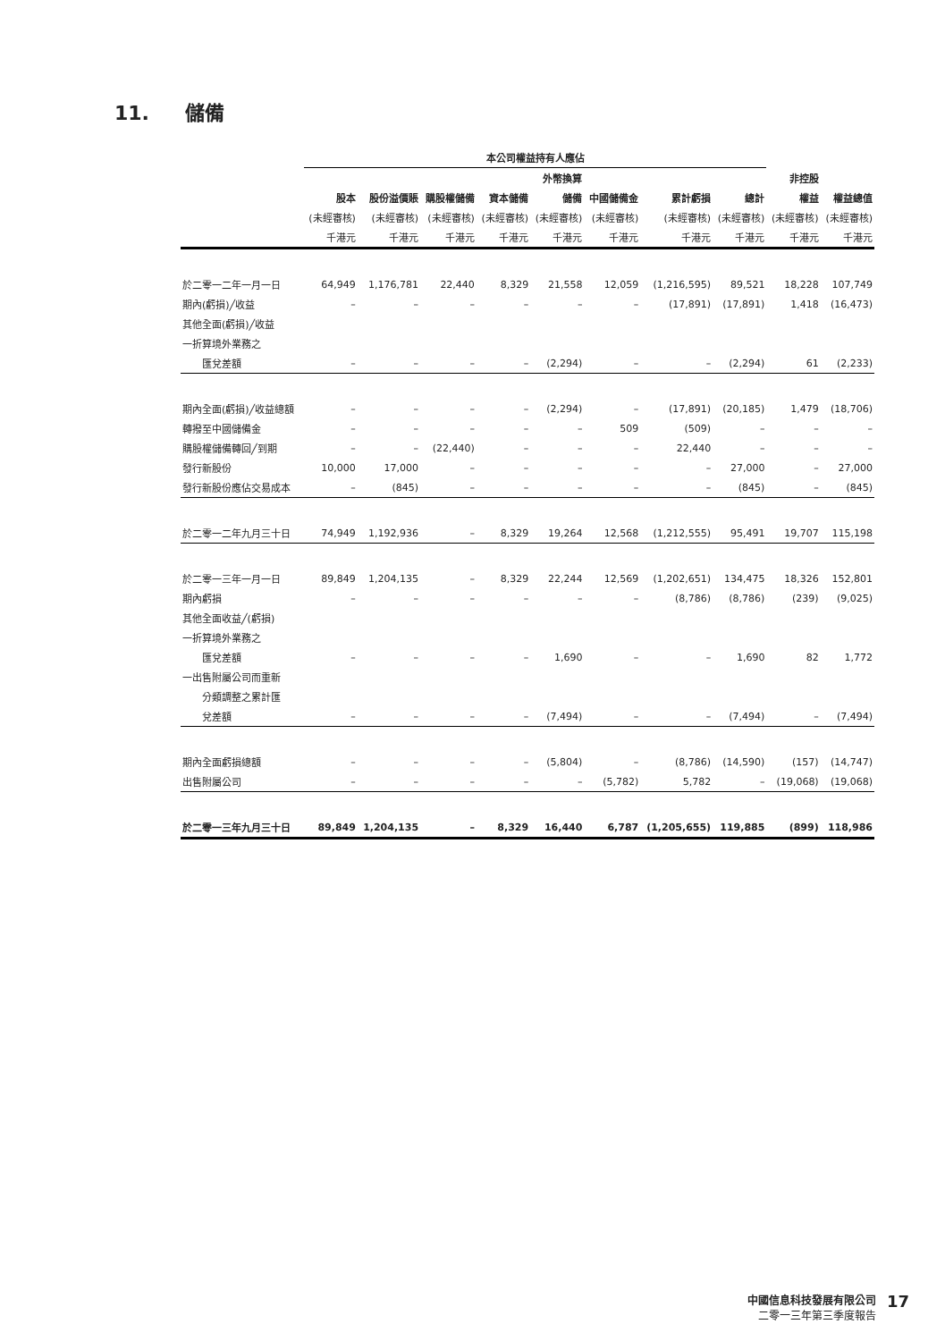11. 儲備
| | 本公司權益持有人應佔 | | | | | | | | | |
| --- | --- | --- | --- | --- | --- | --- | --- | --- | --- | --- |
| | | | | | 外幣換算 | | | | 非控股 | |
| | 股本 | 股份溢價賬 | 購股權儲備 | 資本儲備 | 儲備 | 中國儲備金 | 累計虧損 | 總計 | 權益 | 權益總值 |
| | (未經審核) | (未經審核) | (未經審核) | (未經審核) | (未經審核) | (未經審核) | (未經審核) | (未經審核) | (未經審核) | (未經審核) |
| | 千港元 | 千港元 | 千港元 | 千港元 | 千港元 | 千港元 | 千港元 | 千港元 | 千港元 | 千港元 |
| 於二零一二年一月一日 | 64,949 | 1,176,781 | 22,440 | 8,329 | 21,558 | 12,059 | (1,216,595) | 89,521 | 18,228 | 107,749 |
| 期內(虧損)╱收益 | – | – | – | – | – | – | (17,891) | (17,891) | 1,418 | (16,473) |
| 其他全面(虧損)╱收益 | | | | | | | | | | |
| 一折算境外業務之 | | | | | | | | | | |
| 匯兌差額 | – | – | – | – | (2,294) | – | – | (2,294) | 61 | (2,233) |
| 期內全面(虧損)╱收益總額 | – | – | – | – | (2,294) | – | (17,891) | (20,185) | 1,479 | (18,706) |
| 轉撥至中國儲備金 | – | – | – | – | – | 509 | (509) | – | – | – |
| 購股權儲備轉回╱到期 | – | – | (22,440) | – | – | – | 22,440 | – | – | – |
| 發行新股份 | 10,000 | 17,000 | – | – | – | – | – | 27,000 | – | 27,000 |
| 發行新股份應佔交易成本 | – | (845) | – | – | – | – | – | (845) | – | (845) |
| 於二零一二年九月三十日 | 74,949 | 1,192,936 | – | 8,329 | 19,264 | 12,568 | (1,212,555) | 95,491 | 19,707 | 115,198 |
| 於二零一三年一月一日 | 89,849 | 1,204,135 | – | 8,329 | 22,244 | 12,569 | (1,202,651) | 134,475 | 18,326 | 152,801 |
| 期內虧損 | – | – | – | – | – | – | (8,786) | (8,786) | (239) | (9,025) |
| 其他全面收益╱(虧損) | | | | | | | | | | |
| 一折算境外業務之 | | | | | | | | | | |
| 匯兌差額 | – | – | – | – | 1,690 | – | – | 1,690 | 82 | 1,772 |
| 一出售附屬公司而重新 | | | | | | | | | | |
| 分類調整之累計匯 | | | | | | | | | | |
| 兌差額 | – | – | – | – | (7,494) | – | – | (7,494) | – | (7,494) |
| 期內全面虧損總額 | – | – | – | – | (5,804) | – | (8,786) | (14,590) | (157) | (14,747) |
| 出售附屬公司 | – | – | – | – | – | (5,782) | 5,782 | – | (19,068) | (19,068) |
| 於二零一三年九月三十日 | 89,849 | 1,204,135 | – | 8,329 | 16,440 | 6,787 | (1,205,655) | 119,885 | (899) | 118,986 |
中國信息科技發展有限公司
二零一三年第三季度報告
17